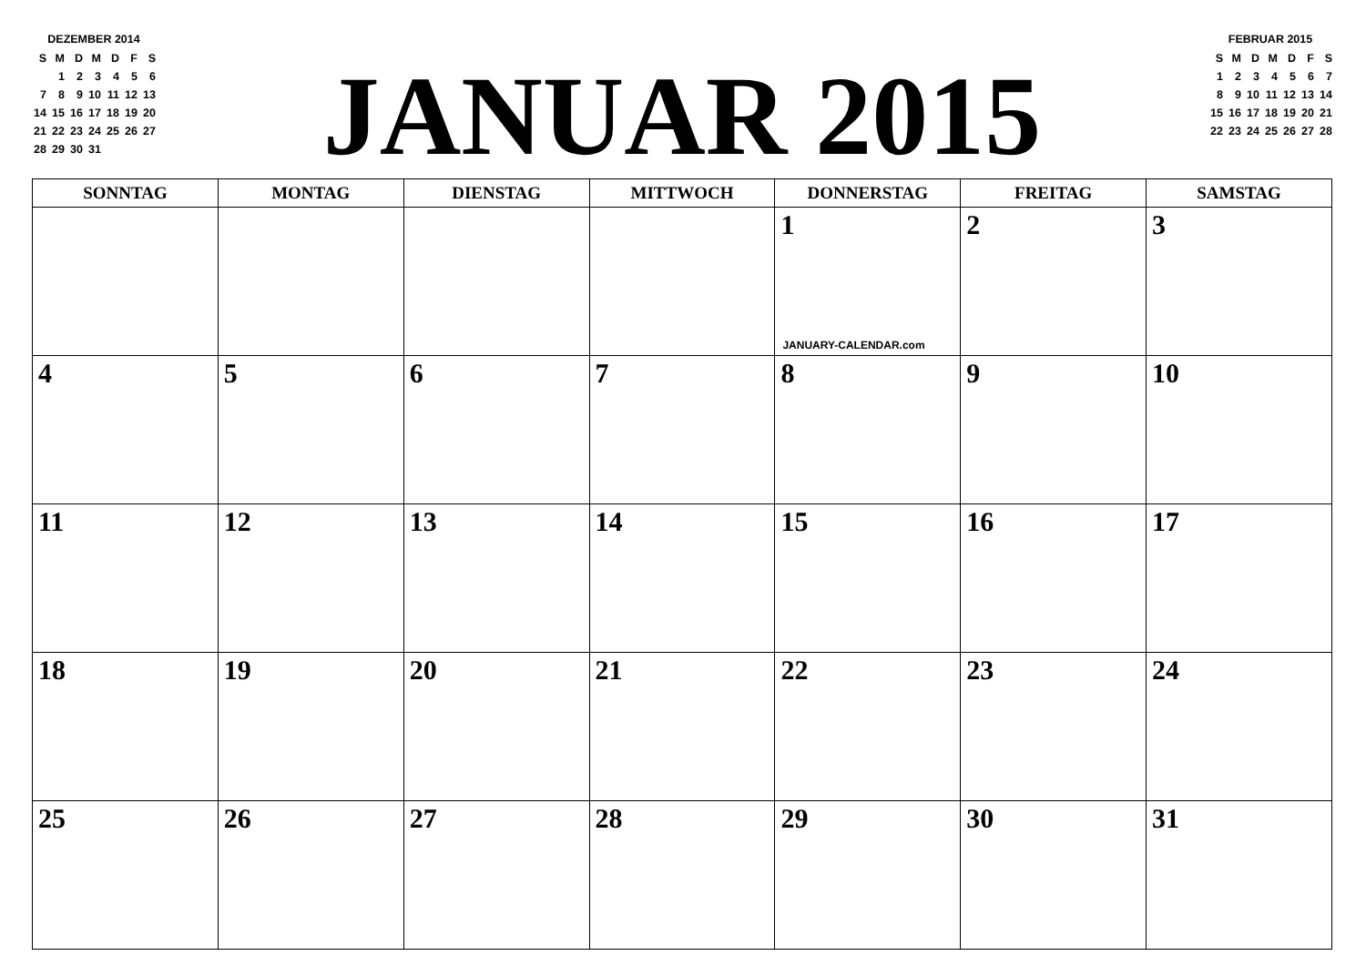DEZEMBER 2014
| S | M | D | M | D | F | S |
| | 1 | 2 | 3 | 4 | 5 | 6 |
| 7 | 8 | 9 | 10 | 11 | 12 | 13 |
| 14 | 15 | 16 | 17 | 18 | 19 | 20 |
| 21 | 22 | 23 | 24 | 25 | 26 | 27 |
| 28 | 29 | 30 | 31 | | | |
JANUAR 2015
FEBRUAR 2015
| S | M | D | M | D | F | S |
| 1 | 2 | 3 | 4 | 5 | 6 | 7 |
| 8 | 9 | 10 | 11 | 12 | 13 | 14 |
| 15 | 16 | 17 | 18 | 19 | 20 | 21 |
| 22 | 23 | 24 | 25 | 26 | 27 | 28 |
| SONNTAG | MONTAG | DIENSTAG | MITTWOCH | DONNERSTAG | FREITAG | SAMSTAG |
| --- | --- | --- | --- | --- | --- | --- |
| | | | | 1 JANUARY-CALENDAR.com | 2 | 3 |
| 4 | 5 | 6 | 7 | 8 | 9 | 10 |
| 11 | 12 | 13 | 14 | 15 | 16 | 17 |
| 18 | 19 | 20 | 21 | 22 | 23 | 24 |
| 25 | 26 | 27 | 28 | 29 | 30 | 31 |